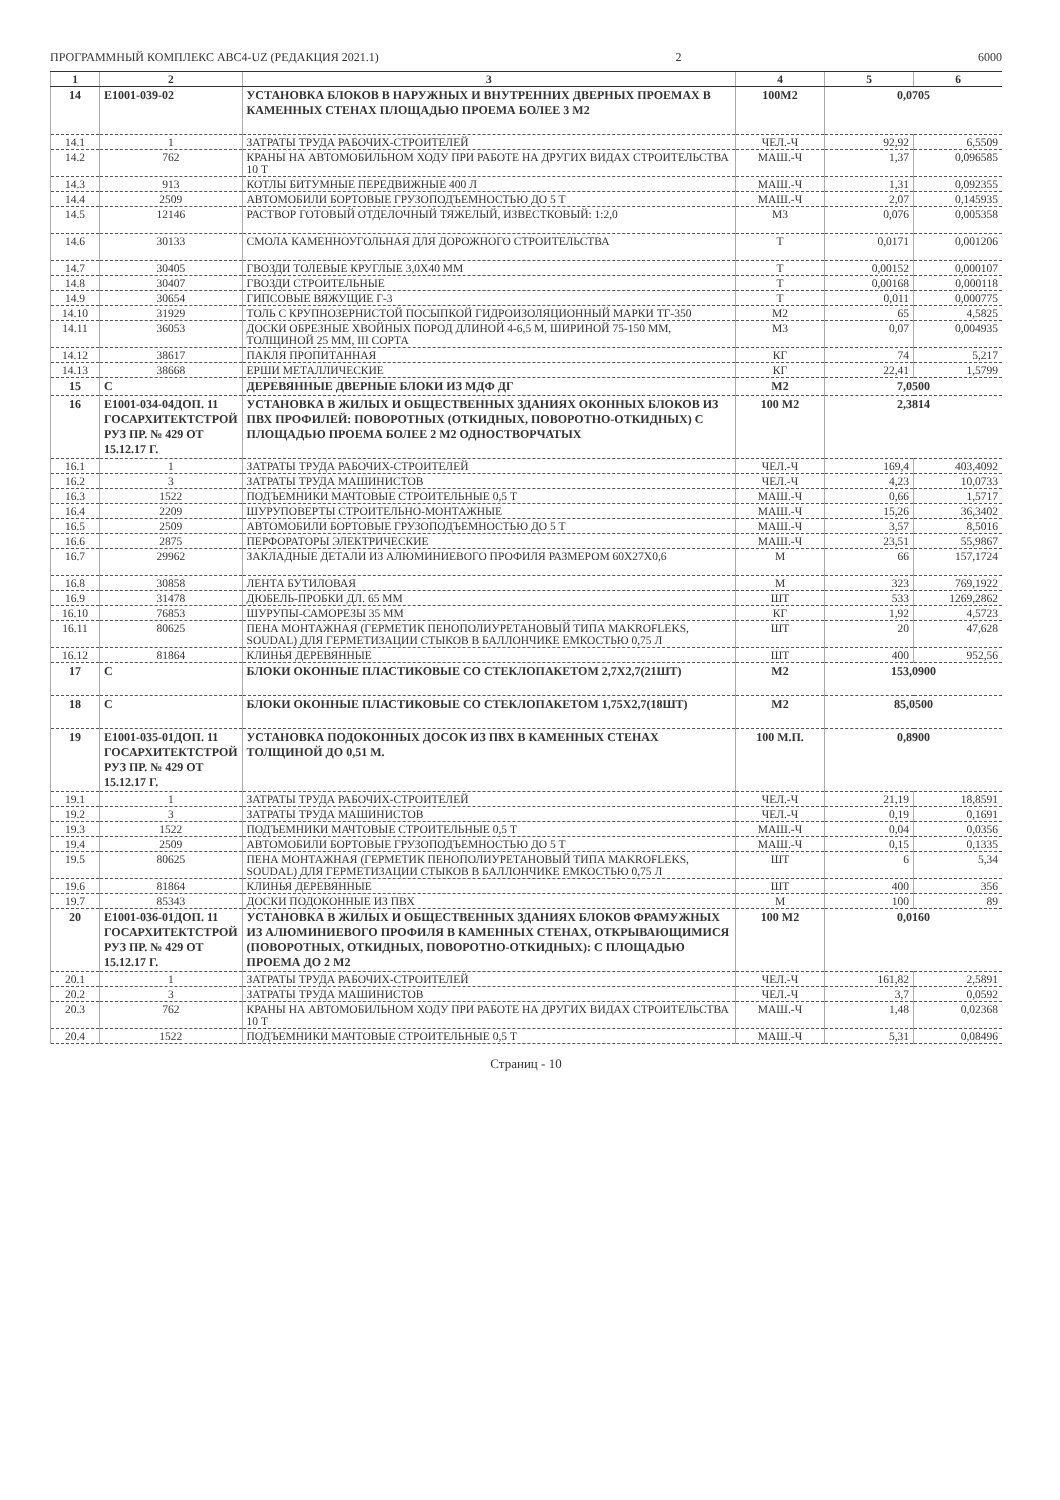ПРОГРАММНЫЙ КОМПЛЕКС АВС4-UZ (РЕДАКЦИЯ 2021.1) 2 6000
| 1 | 2 | 3 | 4 | 5 | 6 |
| --- | --- | --- | --- | --- | --- |
| 14 | Е1001-039-02 | УСТАНОВКА БЛОКОВ В НАРУЖНЫХ И ВНУТРЕННИХ ДВЕРНЫХ ПРОЕМАХ В КАМЕННЫХ СТЕНАХ ПЛОЩАДЬЮ ПРОЕМА БОЛЕЕ 3 М2 | 100М2 | 0,0705 | |
| 14.1 | 1 | ЗАТРАТЫ ТРУДА РАБОЧИХ-СТРОИТЕЛЕЙ | ЧЕЛ.-Ч | 92,92 | 6,5509 |
| 14.2 | 762 | КРАНЫ НА АВТОМОБИЛЬНОМ ХОДУ ПРИ РАБОТЕ НА ДРУГИХ ВИДАХ СТРОИТЕЛЬСТВА 10 Т | МАШ.-Ч | 1,37 | 0,096585 |
| 14.3 | 913 | КОТЛЫ БИТУМНЫЕ ПЕРЕДВИЖНЫЕ 400 Л | МАШ.-Ч | 1,31 | 0,092355 |
| 14.4 | 2509 | АВТОМОБИЛИ БОРТОВЫЕ ГРУЗОПОДЪЕМНОСТЬЮ ДО 5 Т | МАШ.-Ч | 2,07 | 0,145935 |
| 14.5 | 12146 | РАСТВОР ГОТОВЫЙ ОТДЕЛОЧНЫЙ ТЯЖЕЛЫЙ, ИЗВЕСТКОВЫЙ: 1:2,0 | М3 | 0,076 | 0,005358 |
| 14.6 | 30133 | СМОЛА КАМЕННОУГОЛЬНАЯ ДЛЯ ДОРОЖНОГО СТРОИТЕЛЬСТВА | Т | 0,0171 | 0,001206 |
| 14.7 | 30405 | ГВОЗДИ ТОЛЕВЫЕ КРУГЛЫЕ 3,0Х40 ММ | Т | 0,00152 | 0,000107 |
| 14.8 | 30407 | ГВОЗДИ СТРОИТЕЛЬНЫЕ | Т | 0,00168 | 0,000118 |
| 14.9 | 30654 | ГИПСОВЫЕ ВЯЖУЩИЕ Г-3 | Т | 0,011 | 0,000775 |
| 14.10 | 31929 | ТОЛЬ С КРУПНОЗЕРНИСТОЙ ПОСЫПКОЙ ГИДРОИЗОЛЯЦИОННЫЙ МАРКИ ТГ-350 | М2 | 65 | 4,5825 |
| 14.11 | 36053 | ДОСКИ ОБРЕЗНЫЕ ХВОЙНЫХ ПОРОД ДЛИНОЙ 4-6,5 М, ШИРИНОЙ 75-150 ММ, ТОЛЩИНОЙ 25 ММ, III СОРТА | М3 | 0,07 | 0,004935 |
| 14.12 | 38617 | ПАКЛЯ ПРОПИТАННАЯ | КГ | 74 | 5,217 |
| 14.13 | 38668 | ЕРШИ МЕТАЛЛИЧЕСКИЕ | КГ | 22,41 | 1,5799 |
| 15 | С | ДЕРЕВЯННЫЕ ДВЕРНЫЕ БЛОКИ ИЗ МДФ ДГ | М2 | 7,0500 | |
| 16 | Е1001-034-04ДОП. 11 ГОСАРХИТЕКТСТРОЙ РУЗ ПР. № 429 ОТ 15.12.17 Г. | УСТАНОВКА В ЖИЛЫХ И ОБЩЕСТВЕННЫХ ЗДАНИЯХ ОКОННЫХ БЛОКОВ ИЗ ПВХ ПРОФИЛЕЙ: ПОВОРОТНЫХ (ОТКИДНЫХ, ПОВОРОТНО-ОТКИДНЫХ) С ПЛОЩАДЬЮ ПРОЕМА БОЛЕЕ 2 М2 ОДНОСТВОРЧАТЫХ | 100 М2 | 2,3814 | |
| 16.1 | 1 | ЗАТРАТЫ ТРУДА РАБОЧИХ-СТРОИТЕЛЕЙ | ЧЕЛ.-Ч | 169,4 | 403,4092 |
| 16.2 | 3 | ЗАТРАТЫ ТРУДА МАШИНИСТОВ | ЧЕЛ.-Ч | 4,23 | 10,0733 |
| 16.3 | 1522 | ПОДЪЕМНИКИ МАЧТОВЫЕ СТРОИТЕЛЬНЫЕ 0,5 Т | МАШ.-Ч | 0,66 | 1,5717 |
| 16.4 | 2209 | ШУРУПОВЕРТЫ СТРОИТЕЛЬНО-МОНТАЖНЫЕ | МАШ.-Ч | 15,26 | 36,3402 |
| 16.5 | 2509 | АВТОМОБИЛИ БОРТОВЫЕ ГРУЗОПОДЪЕМНОСТЬЮ ДО 5 Т | МАШ.-Ч | 3,57 | 8,5016 |
| 16.6 | 2875 | ПЕРФОРАТОРЫ ЭЛЕКТРИЧЕСКИЕ | МАШ.-Ч | 23,51 | 55,9867 |
| 16.7 | 29962 | ЗАКЛАДНЫЕ ДЕТАЛИ ИЗ АЛЮМИНИЕВОГО ПРОФИЛЯ РАЗМЕРОМ 60Х27Х0,6 | М | 66 | 157,1724 |
| 16.8 | 30858 | ЛЕНТА БУТИЛОВАЯ | М | 323 | 769,1922 |
| 16.9 | 31478 | ДЮБЕЛЬ-ПРОБКИ ДЛ. 65 ММ | ШТ | 533 | 1269,2862 |
| 16.10 | 76853 | ШУРУПЫ-САМОРЕЗЫ 35 ММ | КГ | 1,92 | 4,5723 |
| 16.11 | 80625 | ПЕНА МОНТАЖНАЯ (ГЕРМЕТИК ПЕНОПОЛИУРЕТАНОВЫЙ ТИПА MAKROFLEKS, SOUDAL) ДЛЯ ГЕРМЕТИЗАЦИИ СТЫКОВ В БАЛЛОНЧИКЕ ЕМКОСТЬЮ 0,75 Л | ШТ | 20 | 47,628 |
| 16.12 | 81864 | КЛИНЬЯ ДЕРЕВЯННЫЕ | ШТ | 400 | 952,56 |
| 17 | С | БЛОКИ ОКОННЫЕ ПЛАСТИКОВЫЕ СО СТЕКЛОПАКЕТОМ 2,7Х2,7(21ШТ) | М2 | 153,0900 | |
| 18 | С | БЛОКИ ОКОННЫЕ ПЛАСТИКОВЫЕ СО СТЕКЛОПАКЕТОМ 1,75Х2,7(18ШТ) | М2 | 85,0500 | |
| 19 | Е1001-035-01ДОП. 11 ГОСАРХИТЕКТСТРОЙ РУЗ ПР. № 429 ОТ 15.12.17 Г. | УСТАНОВКА ПОДОКОННЫХ ДОСОК ИЗ ПВХ В КАМЕННЫХ СТЕНАХ ТОЛЩИНОЙ ДО 0,51 М. | 100 М.П. | 0,8900 | |
| 19.1 | 1 | ЗАТРАТЫ ТРУДА РАБОЧИХ-СТРОИТЕЛЕЙ | ЧЕЛ.-Ч | 21,19 | 18,8591 |
| 19.2 | 3 | ЗАТРАТЫ ТРУДА МАШИНИСТОВ | ЧЕЛ.-Ч | 0,19 | 0,1691 |
| 19.3 | 1522 | ПОДЪЕМНИКИ МАЧТОВЫЕ СТРОИТЕЛЬНЫЕ 0,5 Т | МАШ.-Ч | 0,04 | 0,0356 |
| 19.4 | 2509 | АВТОМОБИЛИ БОРТОВЫЕ ГРУЗОПОДЪЕМНОСТЬЮ ДО 5 Т | МАШ.-Ч | 0,15 | 0,1335 |
| 19.5 | 80625 | ПЕНА МОНТАЖНАЯ (ГЕРМЕТИК ПЕНОПОЛИУРЕТАНОВЫЙ ТИПА MAKROFLEKS, SOUDAL) ДЛЯ ГЕРМЕТИЗАЦИИ СТЫКОВ В БАЛЛОНЧИКЕ ЕМКОСТЬЮ 0,75 Л | ШТ | 6 | 5,34 |
| 19.6 | 81864 | КЛИНЬЯ ДЕРЕВЯННЫЕ | ШТ | 400 | 356 |
| 19.7 | 85343 | ДОСКИ ПОДОКОННЫЕ ИЗ ПВХ | М | 100 | 89 |
| 20 | Е1001-036-01ДОП. 11 ГОСАРХИТЕКТСТРОЙ РУЗ ПР. № 429 ОТ 15.12.17 Г. | УСТАНОВКА В ЖИЛЫХ И ОБЩЕСТВЕННЫХ ЗДАНИЯХ БЛОКОВ ФРАМУЖНЫХ ИЗ АЛЮМИНИЕВОГО ПРОФИЛЯ В КАМЕННЫХ СТЕНАХ, ОТКРЫВАЮЩИМИСЯ (ПОВОРОТНЫХ, ОТКИДНЫХ, ПОВОРОТНО-ОТКИДНЫХ): С ПЛОЩАДЬЮ ПРОЕМА ДО 2 М2 | 100 М2 | 0,0160 | |
| 20.1 | 1 | ЗАТРАТЫ ТРУДА РАБОЧИХ-СТРОИТЕЛЕЙ | ЧЕЛ.-Ч | 161,82 | 2,5891 |
| 20.2 | 3 | ЗАТРАТЫ ТРУДА МАШИНИСТОВ | ЧЕЛ.-Ч | 3,7 | 0,0592 |
| 20.3 | 762 | КРАНЫ НА АВТОМОБИЛЬНОМ ХОДУ ПРИ РАБОТЕ НА ДРУГИХ ВИДАХ СТРОИТЕЛЬСТВА 10 Т | МАШ.-Ч | 1,48 | 0,02368 |
| 20.4 | 1522 | ПОДЪЕМНИКИ МАЧТОВЫЕ СТРОИТЕЛЬНЫЕ 0,5 Т | МАШ.-Ч | 5,31 | 0,08496 |
Страниц - 10